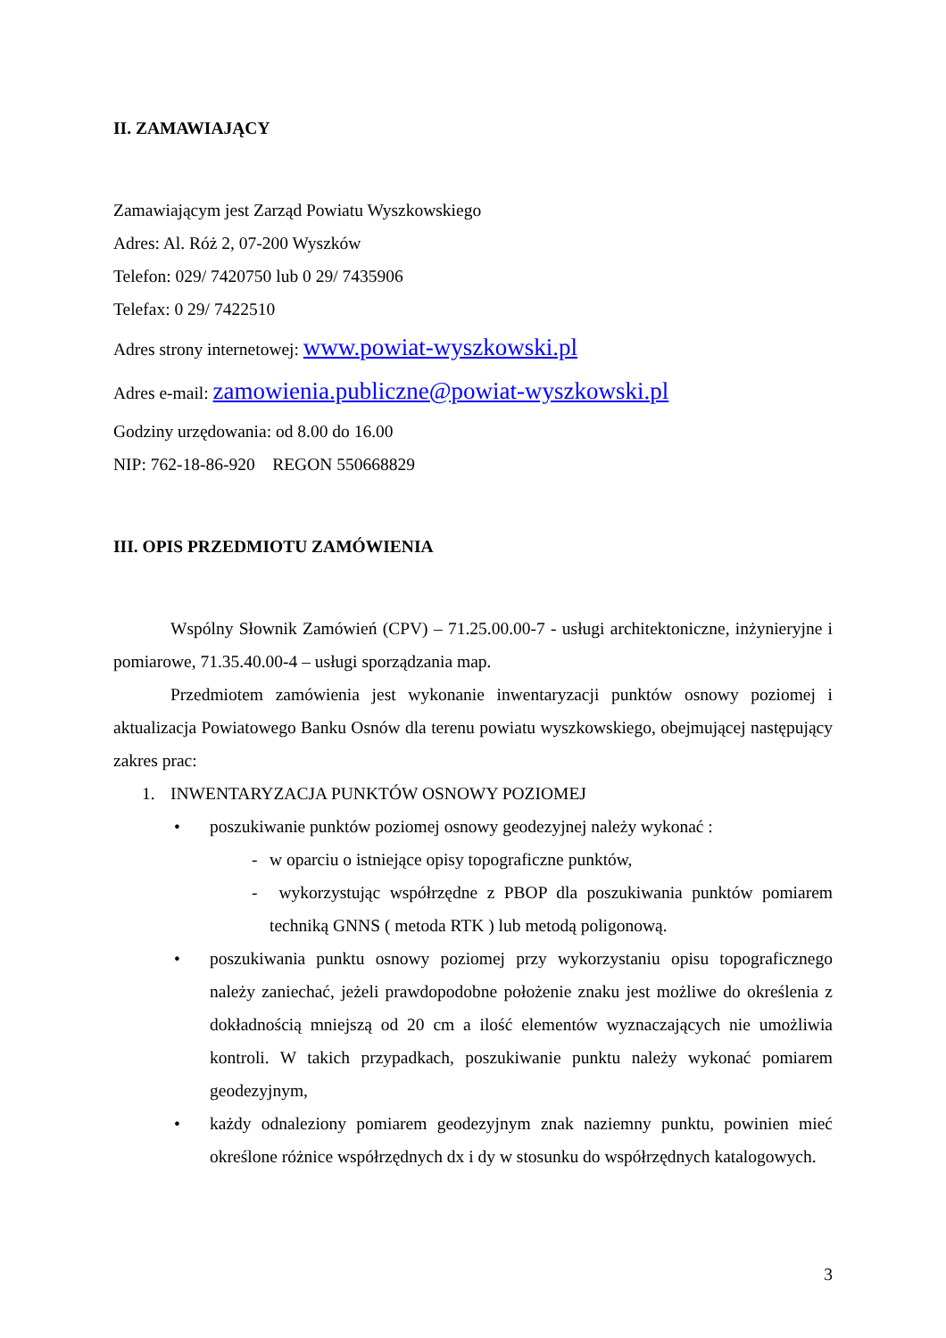II. ZAMAWIAJĄCY
Zamawiającym jest Zarząd Powiatu Wyszkowskiego
Adres: Al. Róż 2, 07-200 Wyszków
Telefon: 029/ 7420750 lub 0 29/ 7435906
Telefax: 0 29/ 7422510
Adres strony internetowej: www.powiat-wyszkowski.pl
Adres e-mail: zamowienia.publiczne@powiat-wyszkowski.pl
Godziny urzędowania: od 8.00 do 16.00
NIP: 762-18-86-920 REGON 550668829
III. OPIS PRZEDMIOTU ZAMÓWIENIA
Wspólny Słownik Zamówień (CPV) – 71.25.00.00-7 - usługi architektoniczne, inżynieryjne i pomiarowe, 71.35.40.00-4 – usługi sporządzania map.
Przedmiotem zamówienia jest wykonanie inwentaryzacji punktów osnowy poziomej i aktualizacja Powiatowego Banku Osnów dla terenu powiatu wyszkowskiego, obejmującej następujący zakres prac:
1. INWENTARYZACJA PUNKTÓW OSNOWY POZIOMEJ
• poszukiwanie punktów poziomej osnowy geodezyjnej należy wykonać :
- w oparciu o istniejące opisy topograficzne punktów,
- wykorzystując współrzędne z PBOP dla poszukiwania punktów pomiarem techniką GNNS ( metoda RTK ) lub metodą poligonową.
• poszukiwania punktu osnowy poziomej przy wykorzystaniu opisu topograficznego należy zaniechać, jeżeli prawdopodobne położenie znaku jest możliwe do określenia z dokładnością mniejszą od 20 cm a ilość elementów wyznaczających nie umożliwia kontroli. W takich przypadkach, poszukiwanie punktu należy wykonać pomiarem geodezyjnym,
• każdy odnaleziony pomiarem geodezyjnym znak naziemny punktu, powinien mieć określone różnice współrzędnych dx i dy w stosunku do współrzędnych katalogowych.
3